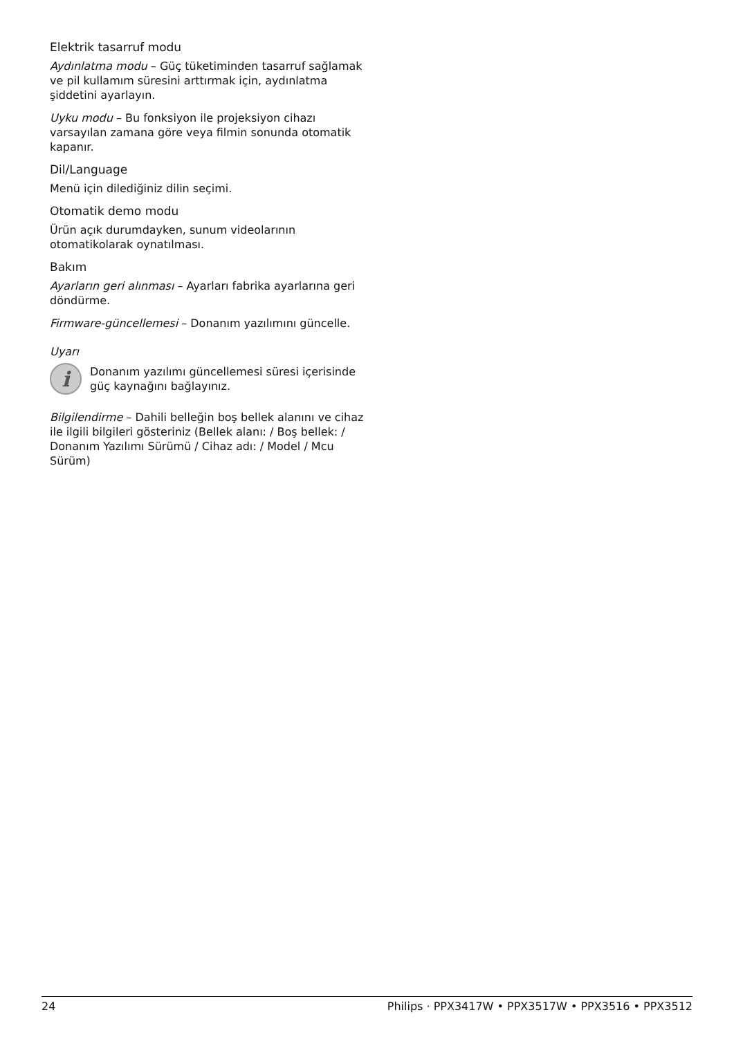Elektrik tasarruf modu
Aydınlatma modu – Güç tüketiminden tasarruf sağlamak ve pil kullamım süresini arttırmak için, aydınlatma şiddetini ayarlayın.
Uyku modu – Bu fonksiyon ile projeksiyon cihazı varsayılan zamana göre veya filmin sonunda otomatik kapanır.
Dil/Language
Menü için dilediğiniz dilin seçimi.
Otomatik demo modu
Ürün açık durumdayken, sunum videolarının otomatikolarak oynatılması.
Bakım
Ayarların geri alınması – Ayarları fabrika ayarlarına geri döndürme.
Firmware-güncellemesi – Donanım yazılımını güncelle.
Uyarı
i
Donanım yazılımı güncellemesi süresi içerisinde güç kaynağını bağlayınız.
Bilgilendirme – Dahili belleğin boş bellek alanını ve cihaz ile ilgili bilgileri gösteriniz (Bellek alanı: / Boş bellek: / Donanım Yazılımı Sürümü / Cihaz adı: / Model / Mcu Sürüm)
24 Philips · PPX3417W • PPX3517W • PPX3516 • PPX3512